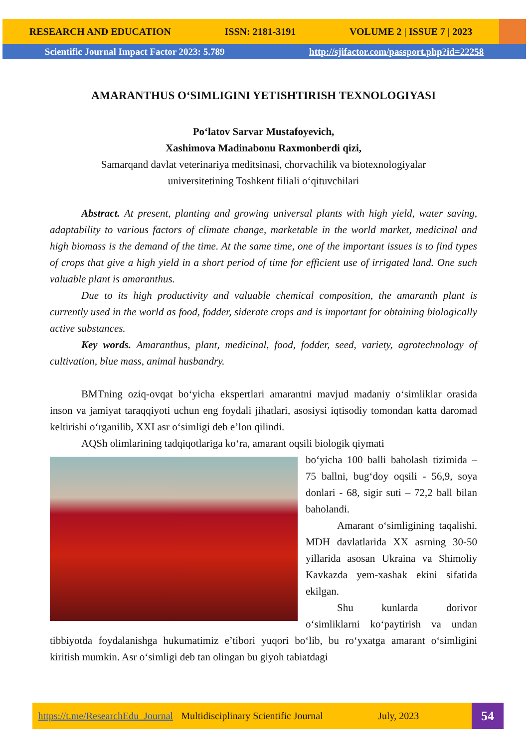RESEARCH AND EDUCATION ISSN: 2181-3191 VOLUME 2 | ISSUE 7 | 2023
Scientific Journal Impact Factor 2023: 5.789 http://sjifactor.com/passport.php?id=22258
AMARANTHUS O‘SIMLIGINI YETISHTIRISH TEXNOLOGIYASI
Po‘latov Sarvar Mustafoyevich,
Xashimova Madinabonu Raxmonberdi qizi,
Samarqand davlat veterinariya meditsinasi, chorvachilik va biotexnologiyalar
universitetining Toshkent filiali o‘qituvchilari
Abstract. At present, planting and growing universal plants with high yield, water saving, adaptability to various factors of climate change, marketable in the world market, medicinal and high biomass is the demand of the time. At the same time, one of the important issues is to find types of crops that give a high yield in a short period of time for efficient use of irrigated land. One such valuable plant is amaranthus.
Due to its high productivity and valuable chemical composition, the amaranth plant is currently used in the world as food, fodder, siderate crops and is important for obtaining biologically active substances.
Key words. Amaranthus, plant, medicinal, food, fodder, seed, variety, agrotechnology of cultivation, blue mass, animal husbandry.
BMTning oziq-ovqat bo‘yicha ekspertlari amarantni mavjud madaniy o‘simliklar orasida inson va jamiyat taraqqiyoti uchun eng foydali jihatlari, asosiysi iqtisodiy tomondan katta daromad keltirishi o‘rganilib, XXI asr o‘simligi deb e’lon qilindi.
AQSh olimlarining tadqiqotlariga ko‘ra, amarant oqsili biologik qiymati
bo‘yicha 100 balli baholash tizimida – 75 ballni, bug‘doy oqsili - 56,9, soya donlari - 68, sigir suti – 72,2 ball bilan baholandi.
Amarant o‘simligining taqalishi. MDH davlatlarida XX asrning 30-50 yillarida asosan Ukraina va Shimoliy Kavkazda yem-xashak ekini sifatida ekilgan.
Shu kunlarda dorivor o‘simliklarni ko‘paytirish va undan tibbiyotda foydalanishga hukumatimiz e’tibori yuqori bo‘lib, bu ro‘yxatga amarant o‘simligini kiritish mumkin. Asr o‘simligi deb tan olingan bu giyoh tabiatdagi
https://t.me/ResearchEdu_Journal Multidisciplinary Scientific Journal July, 2023
54